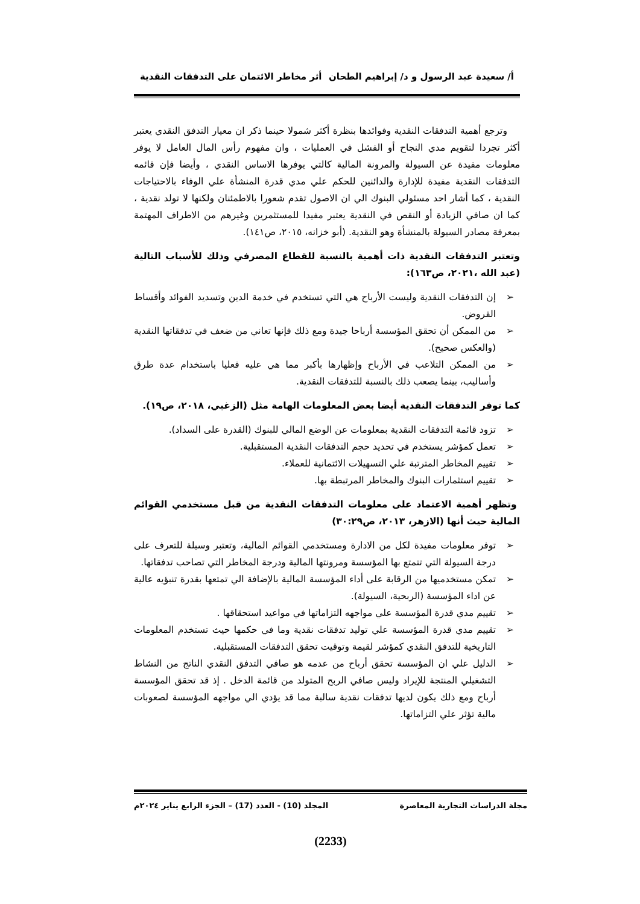أ/ سعيدة عبد الرسول و د/ إبراهيم الطحان أثر مخاطر الائتمان على التدفقات النقدية
وترجع أهمية التدفقات النقدية وفوائدها بنظرة أكثر شمولا حينما ذكر ان معيار التدفق النقدي يعتبر أكثر تجردا لتقويم مدي النجاح أو الفشل في العمليات ، وان مفهوم رأس المال العامل لا يوفر معلومات مفيدة عن السيولة والمرونة المالية كالتي يوفرها الاساس النقدي ، وأيضا فإن قائمه التدفقات النقدية مفيدة للإدارة والدائنين للحكم علي مدي قدرة المنشأة علي الوفاء بالاحتياجات النقدية ، كما أشار احد مسئولي البنوك الي ان الاصول تقدم شعورا بالاطمئنان ولكنها لا تولد نقدية ، كما ان صافي الزيادة أو النقص في النقدية يعتبر مفيدا للمستثمرين وغيرهم من الاطراف المهتمة بمعرفة مصادر السيولة بالمنشأة وهو النقدية. (أبو خزانه، ٢٠١٥، ص١٤١).
وتعتبر التدفقات النقدية ذات أهمية بالنسبة للقطاع المصرفي وذلك للأسباب التالية (عبد الله ،٢٠٢١، ص١٦٣):
➢ إن التدفقات النقدية وليست الأرباح هي التي تستخدم في خدمة الدين وتسديد الفوائد وأقساط القروض.
➢ من الممكن أن تحقق المؤسسة أرباحا جيدة ومع ذلك فإنها تعاني من ضعف في تدفقاتها النقدية (والعكس صحيح).
➢ من الممكن التلاعب في الأرباح وإظهارها بأكبر مما هي عليه فعليا باستخدام عدة طرق وأساليب، بينما يصعب ذلك بالنسبة للتدفقات النقدية.
كما توفر التدفقات النقدية أيضا بعض المعلومات الهامة مثل (الزغبي، ٢٠١٨، ص١٩).
➢ تزود قائمة التدفقات النقدية بمعلومات عن الوضع المالي للبنوك (القدرة على السداد).
➢ تعمل كمؤشر يستخدم في تحديد حجم التدفقات النقدية المستقبلية.
➢ تقييم المخاطر المترتبة علي التسهيلات الائتمانية للعملاء.
➢ تقييم استثمارات البنوك والمخاطر المرتبطة بها.
وتظهر أهمية الاعتماد على معلومات التدفقات النقدية من قبل مستخدمي القوائم المالية حيث أنها (الازهر، ٢٠١٣، ص٣٠:٢٩)
➢ توفر معلومات مفيدة لكل من الادارة ومستخدمي القوائم المالية، وتعتبر وسيلة للتعرف على درجة السيولة التي تتمتع بها المؤسسة ومرونتها المالية ودرجة المخاطر التي تصاحب تدفقاتها.
➢ تمكن مستخدميها من الرقابة على أداء المؤسسة المالية بالإضافة الي تمتعها بقدرة تنبؤيه عالية عن اداء المؤسسة (الربحية، السيولة).
➢ تقييم مدي قدرة المؤسسة علي مواجهه التزاماتها في مواعيد استحقاقها .
➢ تقييم مدي قدرة المؤسسة علي توليد تدفقات نقدية وما في حكمها حيث تستخدم المعلومات التاريخية للتدفق النقدي كمؤشر لقيمة وتوقيت تحقق التدفقات المستقبلية.
➢ الدليل علي ان المؤسسة تحقق أرباح من عدمه هو صافي التدفق النقدي الناتج من النشاط التشغيلي المنتجة للإيراد وليس صافي الربح المتولد من قائمة الدخل . إذ قد تحقق المؤسسة أرباح ومع ذلك يكون لديها تدفقات نقدية سالبة مما قد يؤدي الي مواجهه المؤسسة لصعوبات مالية تؤثر علي التزاماتها.
مجلة الدراسات التجارية المعاصرة المجلد (10) - العدد (17) – الجزء الرابع يناير ٢٠٢٤م
(2233)